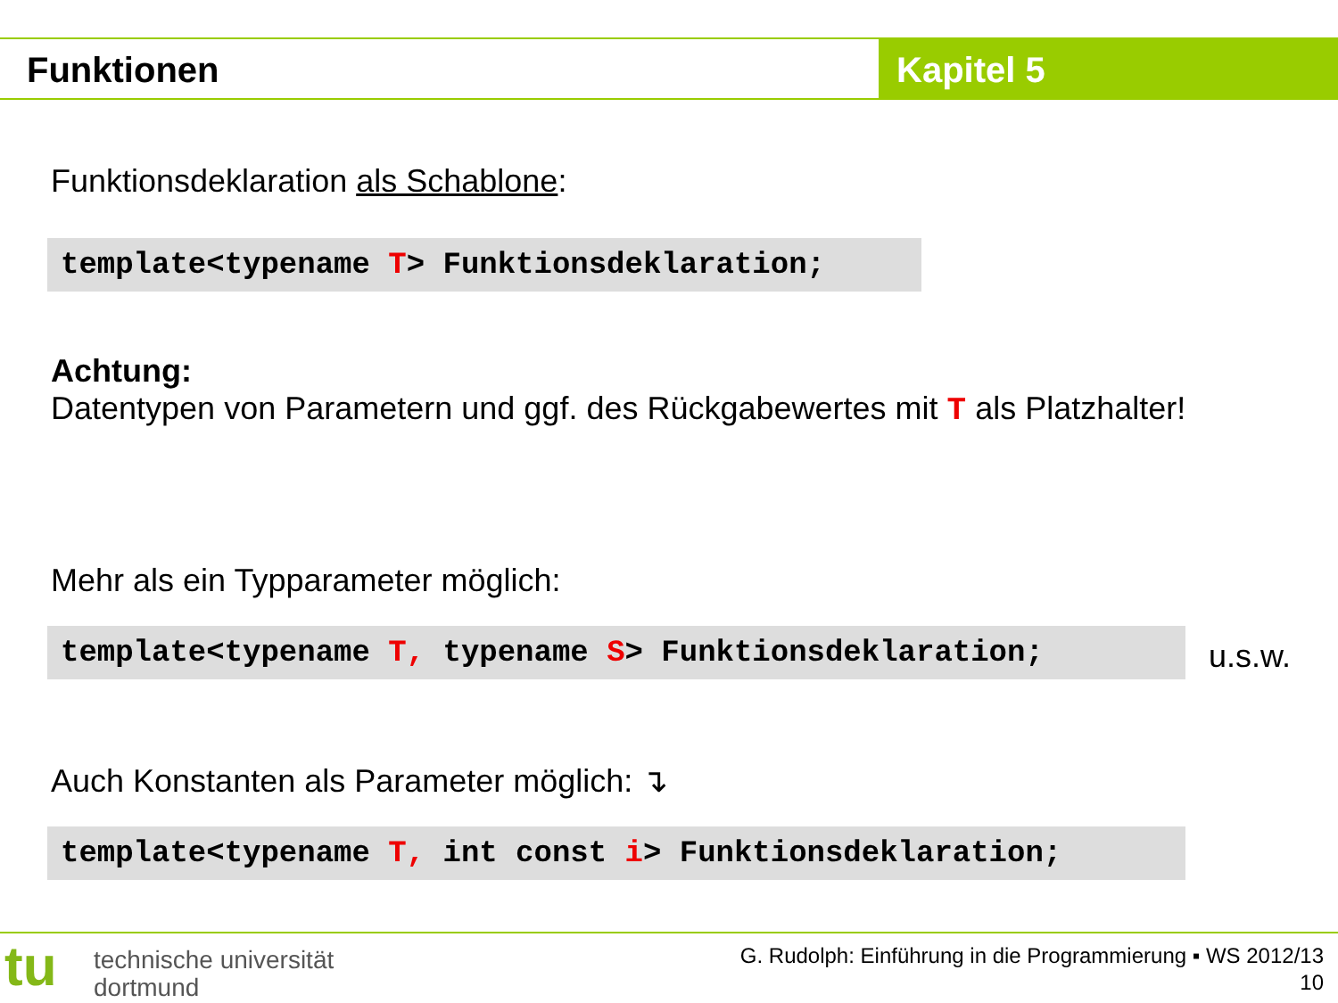Funktionen Kapitel 5
Funktionsdeklaration als Schablone:
template<typename T> Funktionsdeklaration;
Achtung:
Datentypen von Parametern und ggf. des Rückgabewertes mit T als Platzhalter!
Mehr als ein Typparameter möglich:
template<typename T, typename S> Funktionsdeklaration; u.s.w.
Auch Konstanten als Parameter möglich: ↴
template<typename T, int const i> Funktionsdeklaration;
tu
technische universität
dortmund
G. Rudolph: Einführung in die Programmierung ▪ WS 2012/13
10